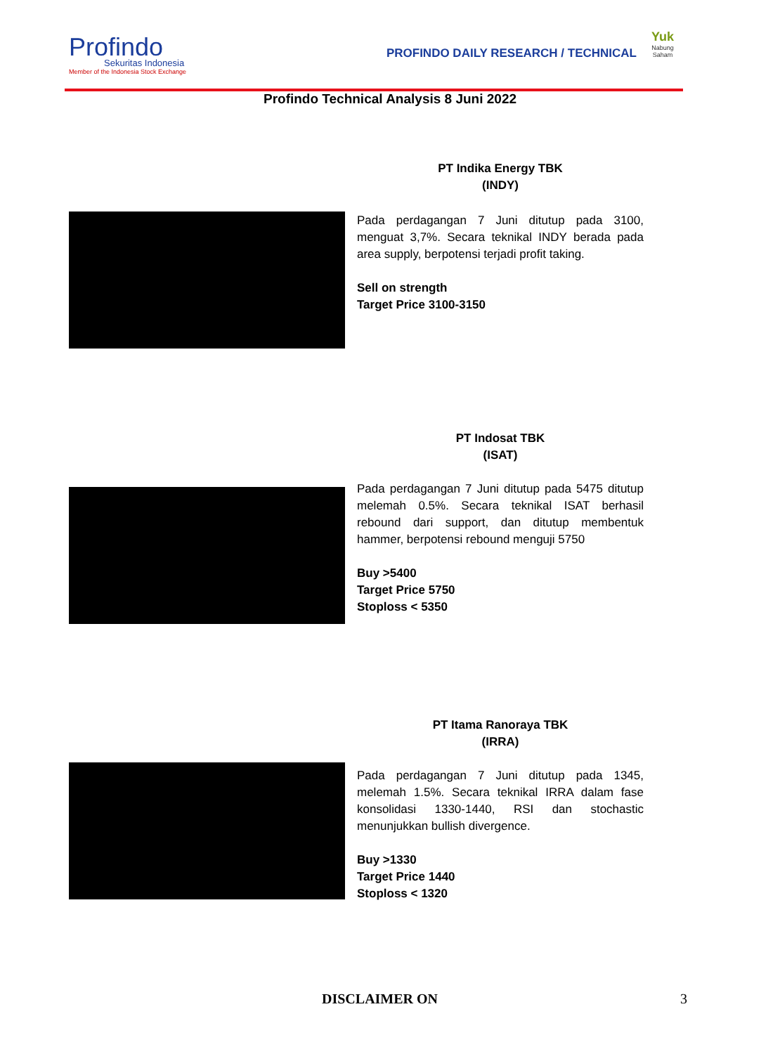Profindo
Sekuritas Indonesia
Member of the Indonesia Stock Exchange
PROFINDO DAILY RESEARCH / TECHNICAL
Yuk
Nabung Saham
Profindo Technical Analysis 8 Juni 2022
PT Indika Energy TBK
(INDY)
Pada perdagangan 7 Juni ditutup pada 3100, menguat 3,7%. Secara teknikal INDY berada pada area supply, berpotensi terjadi profit taking.
Sell on strength
Target Price 3100-3150
PT Indosat TBK
(ISAT)
Pada perdagangan 7 Juni ditutup pada 5475 ditutup melemah 0.5%. Secara teknikal ISAT berhasil rebound dari support, dan ditutup membentuk hammer, berpotensi rebound menguji 5750
Buy >5400
Target Price 5750
Stoploss < 5350
PT Itama Ranoraya TBK
(IRRA)
Pada perdagangan 7 Juni ditutup pada 1345, melemah 1.5%. Secara teknikal IRRA dalam fase konsolidasi 1330-1440, RSI dan stochastic menunjukkan bullish divergence.
Buy >1330
Target Price 1440
Stoploss < 1320
DISCLAIMER ON 3